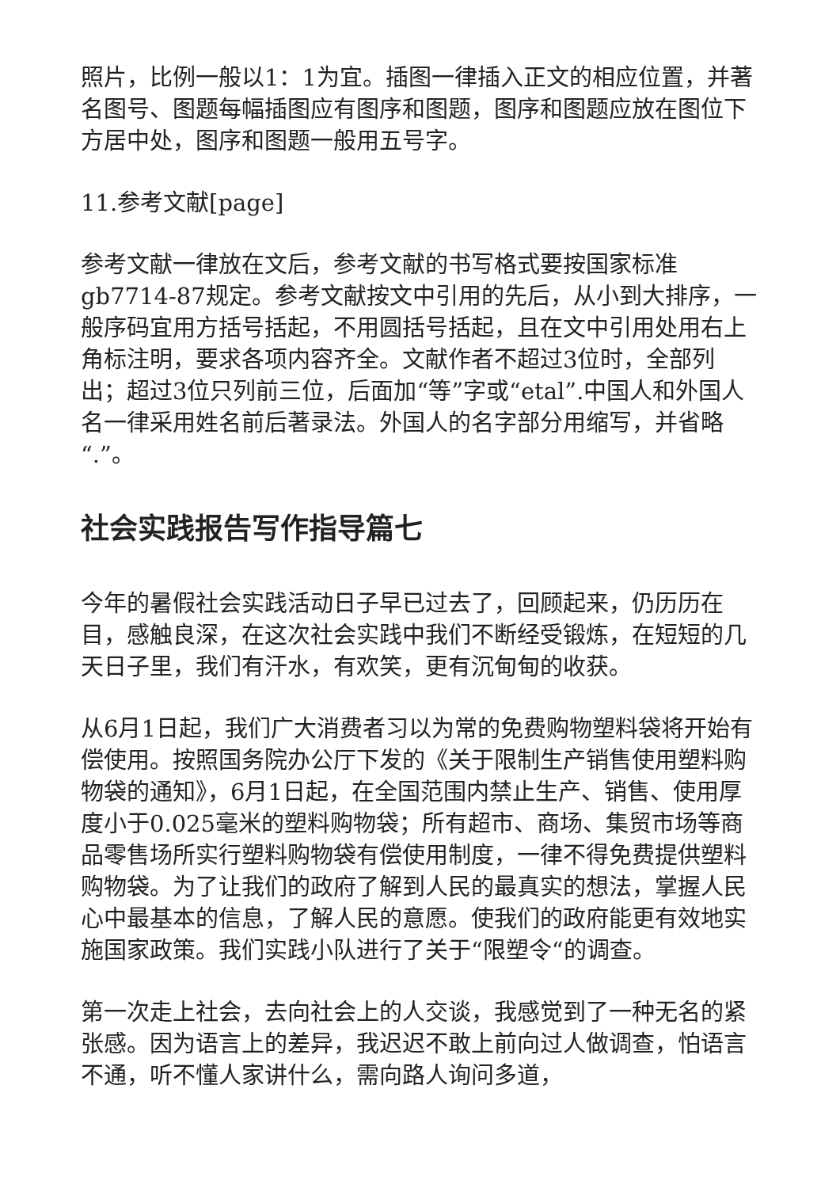照片，比例一般以1：1为宜。插图一律插入正文的相应位置，并著名图号、图题每幅插图应有图序和图题，图序和图题应放在图位下方居中处，图序和图题一般用五号字。
11.参考文献[page]
参考文献一律放在文后，参考文献的书写格式要按国家标准gb7714-87规定。参考文献按文中引用的先后，从小到大排序，一般序码宜用方括号括起，不用圆括号括起，且在文中引用处用右上角标注明，要求各项内容齐全。文献作者不超过3位时，全部列出；超过3位只列前三位，后面加“等”字或“etal”.中国人和外国人名一律采用姓名前后著录法。外国人的名字部分用缩写，并省略“.”。
社会实践报告写作指导篇七
今年的暑假社会实践活动日子早已过去了，回顾起来，仍历历在目，感触良深，在这次社会实践中我们不断经受锻炼，在短短的几天日子里，我们有汗水，有欢笑，更有沉甸甸的收获。
从6月1日起，我们广大消费者习以为常的免费购物塑料袋将开始有偿使用。按照国务院办公厅下发的《关于限制生产销售使用塑料购物袋的通知》，6月1日起，在全国范围内禁止生产、销售、使用厚度小于0.025毫米的塑料购物袋；所有超市、商场、集贸市场等商品零售场所实行塑料购物袋有偿使用制度，一律不得免费提供塑料购物袋。为了让我们的政府了解到人民的最真实的想法，掌握人民心中最基本的信息，了解人民的意愿。使我们的政府能更有效地实施国家政策。我们实践小队进行了关于“限塑令“的调查。
第一次走上社会，去向社会上的人交谈，我感觉到了一种无名的紧张感。因为语言上的差异，我迟迟不敢上前向过人做调查，怕语言不通，听不懂人家讲什么，需向路人询问多道，